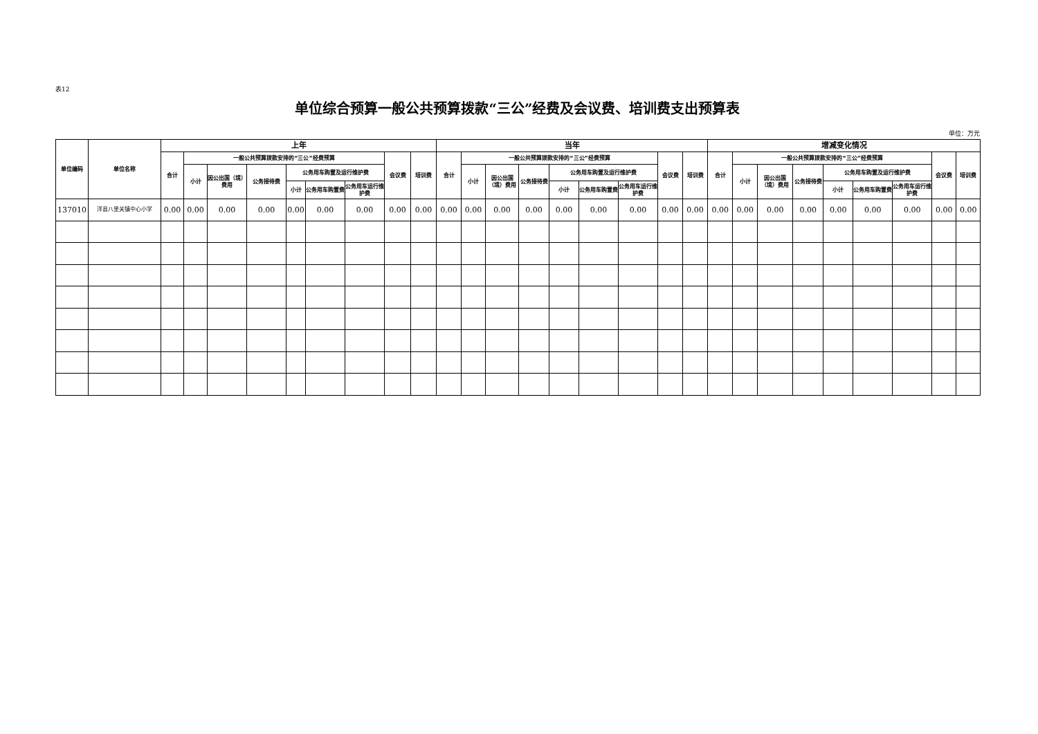表12
单位综合预算一般公共预算拨款“三公”经费及会议费、培训费支出预算表
单位：万元
| 单位编码 | 单位名称 | 上年 | | | | | | | | | 当年 | | | | | | | | | 增减变化情况 | | | | | | | | |
| --- | --- | --- | --- | --- | --- | --- | --- | --- | --- | --- | --- | --- | --- | --- | --- | --- | --- | --- | --- | --- | --- | --- | --- | --- | --- | --- | --- | --- |
| | | 合计 | 一般公共预算拨款安排的“三公”经费预算 | | | | | | 会议费 | 培训费 | 合计 | 一般公共预算拨款安排的“三公”经费预算 | | | | | | 会议费 | 培训费 | 合计 | 一般公共预算拨款安排的“三公”经费预算 | | | | | | 会议费 | 培训费 |
| | | | 小计 | 因公出国（境）费用 | 公务接待费 | 公务用车购置及运行维护费 | | | | | | 小计 | 因公出国（境）费用 | 公务接待费 | 公务用车购置及运行维护费 | | | | | | 小计 | 因公出国（境）费用 | 公务接待费 | 公务用车购置及运行维护费 | | | | |
| | | | | | | 小计 | 公务用车购置费 | 公务用车运行维护费 | | | | | | | 小计 | 公务用车购置费 | 公务用车运行维护费 | | | | | | | 小计 | 公务用车购置费 | 公务用车运行维护费 | | |
| 137010 | 洋县八里关镇中心小学 | 0.00 | 0.00 | 0.00 | 0.00 | 0.00 | 0.00 | 0.00 | 0.00 | 0.00 | 0.00 | 0.00 | 0.00 | 0.00 | 0.00 | 0.00 | 0.00 | 0.00 | 0.00 | 0.00 | 0.00 | 0.00 | 0.00 | 0.00 | 0.00 | 0.00 | 0.00 | 0.00 |